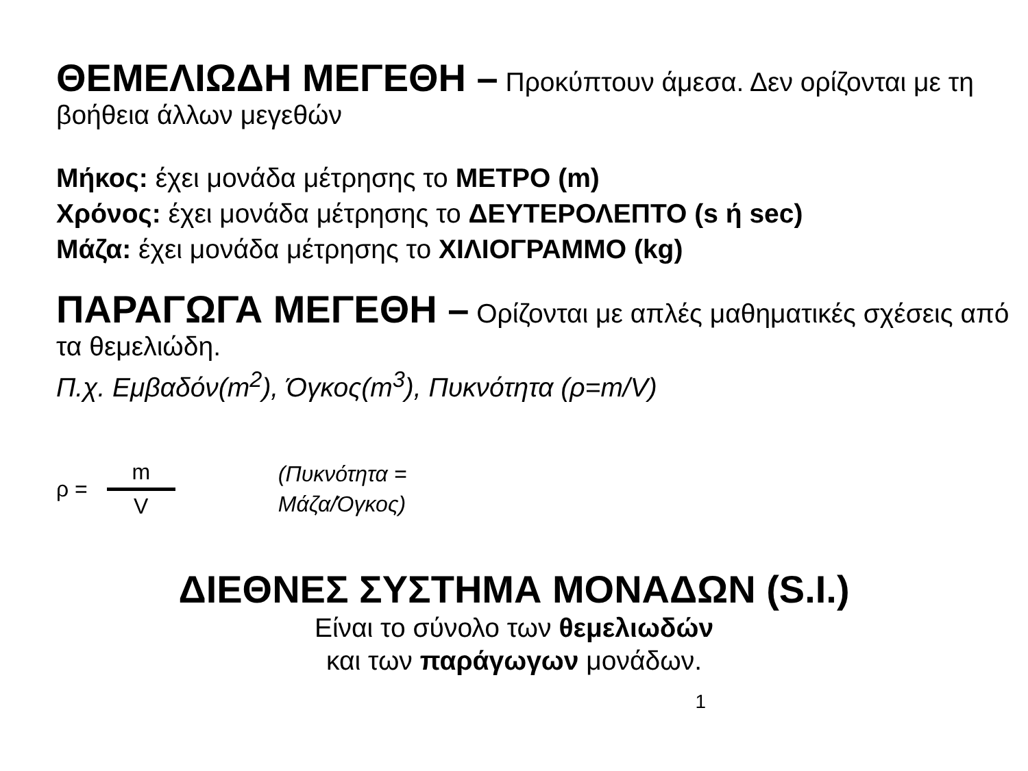ΘΕΜΕΛΙΩΔΗ ΜΕΓΕΘΗ – Προκύπτουν άμεσα. Δεν ορίζονται με τη βοήθεια άλλων μεγεθών
Μήκος: έχει μονάδα μέτρησης το ΜΕΤΡΟ (m)
Χρόνος: έχει μονάδα μέτρησης το ΔΕΥΤΕΡΟΛΕΠΤΟ (s ή sec)
Μάζα: έχει μονάδα μέτρησης το ΧΙΛΙΟΓΡΑΜΜΟ (kg)
ΠΑΡΑΓΩΓΑ ΜΕΓΕΘΗ – Ορίζονται με απλές μαθηματικές σχέσεις από τα θεμελιώδη.
Π.χ. Εμβαδόν(m<sup>2</sup>), Όγκος(m<sup>3</sup>), Πυκνότητα (ρ=m/V)
ρ = m V
(Πυκνότητα = Μάζα/Όγκος)
ΔΙΕΘΝΕΣ ΣΥΣΤΗΜΑ ΜΟΝΑΔΩΝ (S.I.)
Είναι το σύνολο των θεμελιωδών
και των παράγωγων μονάδων.
1